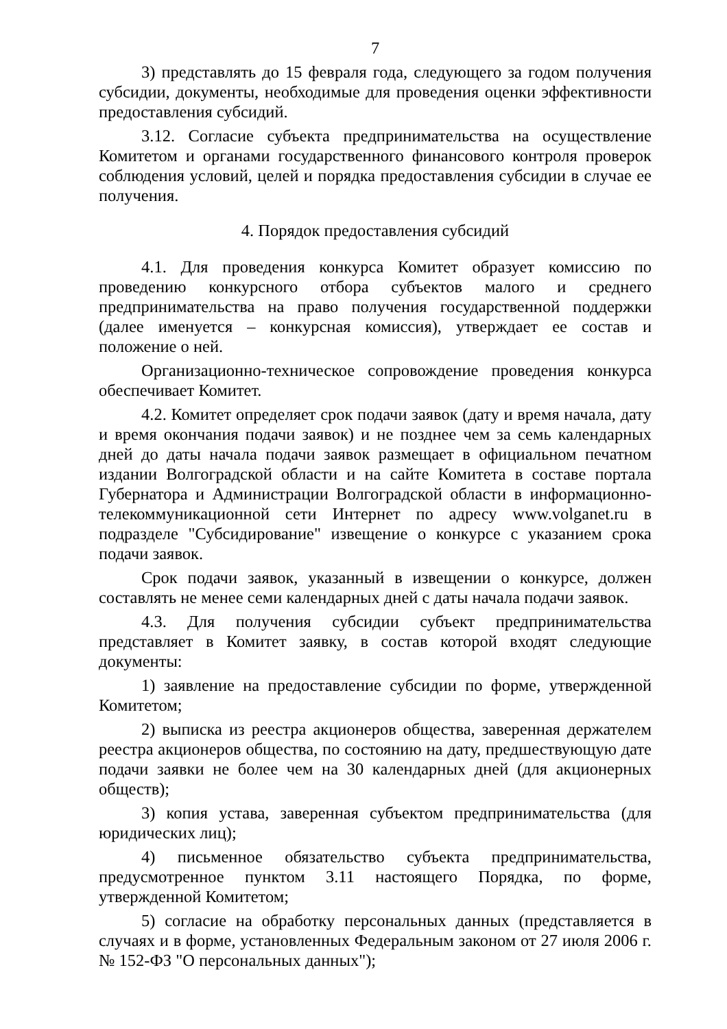7
3) представлять до 15 февраля года, следующего за годом получения субсидии, документы, необходимые для проведения оценки эффективности предоставления субсидий.
3.12. Согласие субъекта предпринимательства на осуществление Комитетом и органами государственного финансового контроля проверок соблюдения условий, целей и порядка предоставления субсидии в случае ее получения.
4. Порядок предоставления субсидий
4.1. Для проведения конкурса Комитет образует комиссию по проведению конкурсного отбора субъектов малого и среднего предпринимательства на право получения государственной поддержки (далее именуется – конкурсная комиссия), утверждает ее состав и положение о ней.
Организационно-техническое сопровождение проведения конкурса обеспечивает Комитет.
4.2. Комитет определяет срок подачи заявок (дату и время начала, дату и время окончания подачи заявок) и не позднее чем за семь календарных дней до даты начала подачи заявок размещает в официальном печатном издании Волгоградской области и на сайте Комитета в составе портала Губернатора и Администрации Волгоградской области в информационно-телекоммуникационной сети Интернет по адресу www.volganet.ru в подразделе "Субсидирование" извещение о конкурсе с указанием срока подачи заявок.
Срок подачи заявок, указанный в извещении о конкурсе, должен составлять не менее семи календарных дней с даты начала подачи заявок.
4.3. Для получения субсидии субъект предпринимательства представляет в Комитет заявку, в состав которой входят следующие документы:
1) заявление на предоставление субсидии по форме, утвержденной Комитетом;
2) выписка из реестра акционеров общества, заверенная держателем реестра акционеров общества, по состоянию на дату, предшествующую дате подачи заявки не более чем на 30 календарных дней (для акционерных обществ);
3) копия устава, заверенная субъектом предпринимательства (для юридических лиц);
4) письменное обязательство субъекта предпринимательства, предусмотренное пунктом 3.11 настоящего Порядка, по форме, утвержденной Комитетом;
5) согласие на обработку персональных данных (представляется в случаях и в форме, установленных Федеральным законом от 27 июля 2006 г. № 152-ФЗ "О персональных данных");